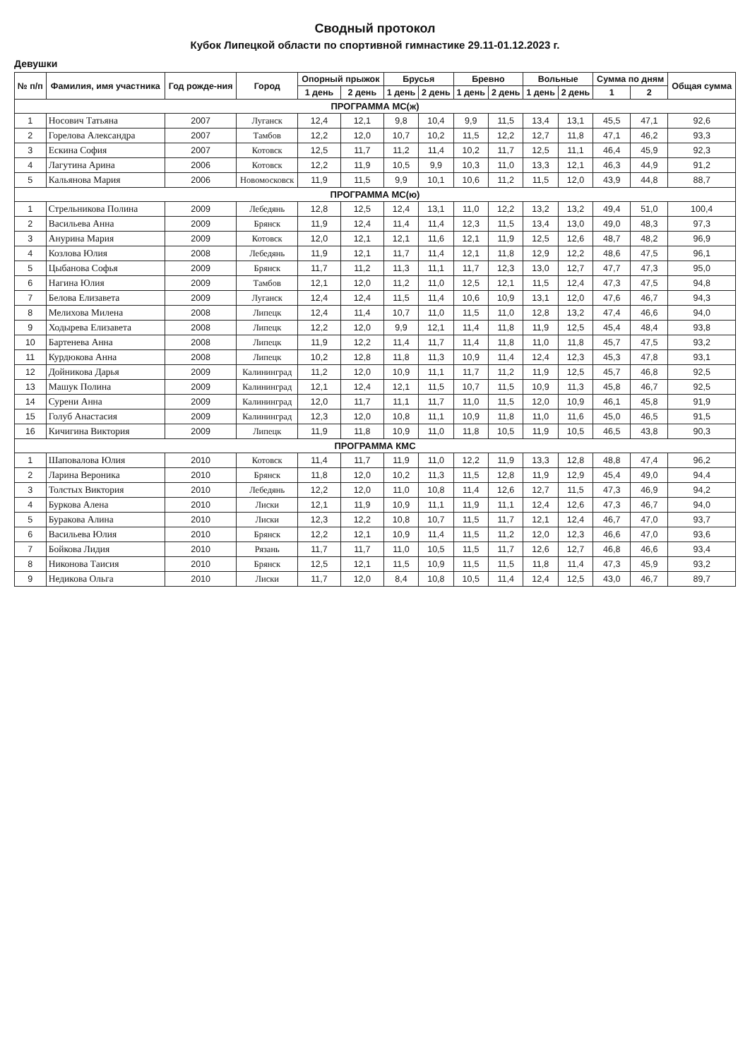Сводный протокол
Кубок Липецкой области по спортивной гимнастике 29.11-01.12.2023 г.
Девушки
| № п/п | Фамилия, имя участника | Год рожде-ния | Город | Опорный прыжок | | Брусья | | Бревно | | Вольные | | Сумма по дням | | Общая сумма |
| --- | --- | --- | --- | --- | --- | --- | --- | --- | --- | --- | --- | --- | --- | --- |
| | | | | 1 день | 2 день | 1 день | 2 день | 1 день | 2 день | 1 день | 2 день | 1 | 2 | |
| ПРОГРАММА МС(ж) | | | | | | | | | | | | | | |
| 1 | Носович Татьяна | 2007 | Луганск | 12,4 | 12,1 | 9,8 | 10,4 | 9,9 | 11,5 | 13,4 | 13,1 | 45,5 | 47,1 | 92,6 |
| 2 | Горелова Александра | 2007 | Тамбов | 12,2 | 12,0 | 10,7 | 10,2 | 11,5 | 12,2 | 12,7 | 11,8 | 47,1 | 46,2 | 93,3 |
| 3 | Ескина София | 2007 | Котовск | 12,5 | 11,7 | 11,2 | 11,4 | 10,2 | 11,7 | 12,5 | 11,1 | 46,4 | 45,9 | 92,3 |
| 4 | Лагутина Арина | 2006 | Котовск | 12,2 | 11,9 | 10,5 | 9,9 | 10,3 | 11,0 | 13,3 | 12,1 | 46,3 | 44,9 | 91,2 |
| 5 | Кальянова Мария | 2006 | Новомосковск | 11,9 | 11,5 | 9,9 | 10,1 | 10,6 | 11,2 | 11,5 | 12,0 | 43,9 | 44,8 | 88,7 |
| ПРОГРАММА МС(ю) | | | | | | | | | | | | | | |
| 1 | Стрельникова Полина | 2009 | Лебедянь | 12,8 | 12,5 | 12,4 | 13,1 | 11,0 | 12,2 | 13,2 | 13,2 | 49,4 | 51,0 | 100,4 |
| 2 | Васильева Анна | 2009 | Брянск | 11,9 | 12,4 | 11,4 | 11,4 | 12,3 | 11,5 | 13,4 | 13,0 | 49,0 | 48,3 | 97,3 |
| 3 | Анурина Мария | 2009 | Котовск | 12,0 | 12,1 | 12,1 | 11,6 | 12,1 | 11,9 | 12,5 | 12,6 | 48,7 | 48,2 | 96,9 |
| 4 | Козлова Юлия | 2008 | Лебедянь | 11,9 | 12,1 | 11,7 | 11,4 | 12,1 | 11,8 | 12,9 | 12,2 | 48,6 | 47,5 | 96,1 |
| 5 | Цыбанова Софья | 2009 | Брянск | 11,7 | 11,2 | 11,3 | 11,1 | 11,7 | 12,3 | 13,0 | 12,7 | 47,7 | 47,3 | 95,0 |
| 6 | Нагина Юлия | 2009 | Тамбов | 12,1 | 12,0 | 11,2 | 11,0 | 12,5 | 12,1 | 11,5 | 12,4 | 47,3 | 47,5 | 94,8 |
| 7 | Белова Елизавета | 2009 | Луганск | 12,4 | 12,4 | 11,5 | 11,4 | 10,6 | 10,9 | 13,1 | 12,0 | 47,6 | 46,7 | 94,3 |
| 8 | Мелихова Милена | 2008 | Липецк | 12,4 | 11,4 | 10,7 | 11,0 | 11,5 | 11,0 | 12,8 | 13,2 | 47,4 | 46,6 | 94,0 |
| 9 | Ходырева Елизавета | 2008 | Липецк | 12,2 | 12,0 | 9,9 | 12,1 | 11,4 | 11,8 | 11,9 | 12,5 | 45,4 | 48,4 | 93,8 |
| 10 | Бартенева Анна | 2008 | Липецк | 11,9 | 12,2 | 11,4 | 11,7 | 11,4 | 11,8 | 11,0 | 11,8 | 45,7 | 47,5 | 93,2 |
| 11 | Курдюкова Анна | 2008 | Липецк | 10,2 | 12,8 | 11,8 | 11,3 | 10,9 | 11,4 | 12,4 | 12,3 | 45,3 | 47,8 | 93,1 |
| 12 | Дойникова Дарья | 2009 | Калининград | 11,2 | 12,0 | 10,9 | 11,1 | 11,7 | 11,2 | 11,9 | 12,5 | 45,7 | 46,8 | 92,5 |
| 13 | Машук Полина | 2009 | Калининград | 12,1 | 12,4 | 12,1 | 11,5 | 10,7 | 11,5 | 10,9 | 11,3 | 45,8 | 46,7 | 92,5 |
| 14 | Сурени Анна | 2009 | Калининград | 12,0 | 11,7 | 11,1 | 11,7 | 11,0 | 11,5 | 12,0 | 10,9 | 46,1 | 45,8 | 91,9 |
| 15 | Голуб Анастасия | 2009 | Калининград | 12,3 | 12,0 | 10,8 | 11,1 | 10,9 | 11,8 | 11,0 | 11,6 | 45,0 | 46,5 | 91,5 |
| 16 | Кичигина Виктория | 2009 | Липецк | 11,9 | 11,8 | 10,9 | 11,0 | 11,8 | 10,5 | 11,9 | 10,5 | 46,5 | 43,8 | 90,3 |
| ПРОГРАММА КМС | | | | | | | | | | | | | | |
| 1 | Шаповалова Юлия | 2010 | Котовск | 11,4 | 11,7 | 11,9 | 11,0 | 12,2 | 11,9 | 13,3 | 12,8 | 48,8 | 47,4 | 96,2 |
| 2 | Ларина Вероника | 2010 | Брянск | 11,8 | 12,0 | 10,2 | 11,3 | 11,5 | 12,8 | 11,9 | 12,9 | 45,4 | 49,0 | 94,4 |
| 3 | Толстых Виктория | 2010 | Лебедянь | 12,2 | 12,0 | 11,0 | 10,8 | 11,4 | 12,6 | 12,7 | 11,5 | 47,3 | 46,9 | 94,2 |
| 4 | Буркова Алена | 2010 | Лиски | 12,1 | 11,9 | 10,9 | 11,1 | 11,9 | 11,1 | 12,4 | 12,6 | 47,3 | 46,7 | 94,0 |
| 5 | Буракова Алина | 2010 | Лиски | 12,3 | 12,2 | 10,8 | 10,7 | 11,5 | 11,7 | 12,1 | 12,4 | 46,7 | 47,0 | 93,7 |
| 6 | Васильева Юлия | 2010 | Брянск | 12,2 | 12,1 | 10,9 | 11,4 | 11,5 | 11,2 | 12,0 | 12,3 | 46,6 | 47,0 | 93,6 |
| 7 | Бойкова Лидия | 2010 | Рязань | 11,7 | 11,7 | 11,0 | 10,5 | 11,5 | 11,7 | 12,6 | 12,7 | 46,8 | 46,6 | 93,4 |
| 8 | Никонова Таисия | 2010 | Брянск | 12,5 | 12,1 | 11,5 | 10,9 | 11,5 | 11,5 | 11,8 | 11,4 | 47,3 | 45,9 | 93,2 |
| 9 | Недикова Ольга | 2010 | Лиски | 11,7 | 12,0 | 8,4 | 10,8 | 10,5 | 11,4 | 12,4 | 12,5 | 43,0 | 46,7 | 89,7 |